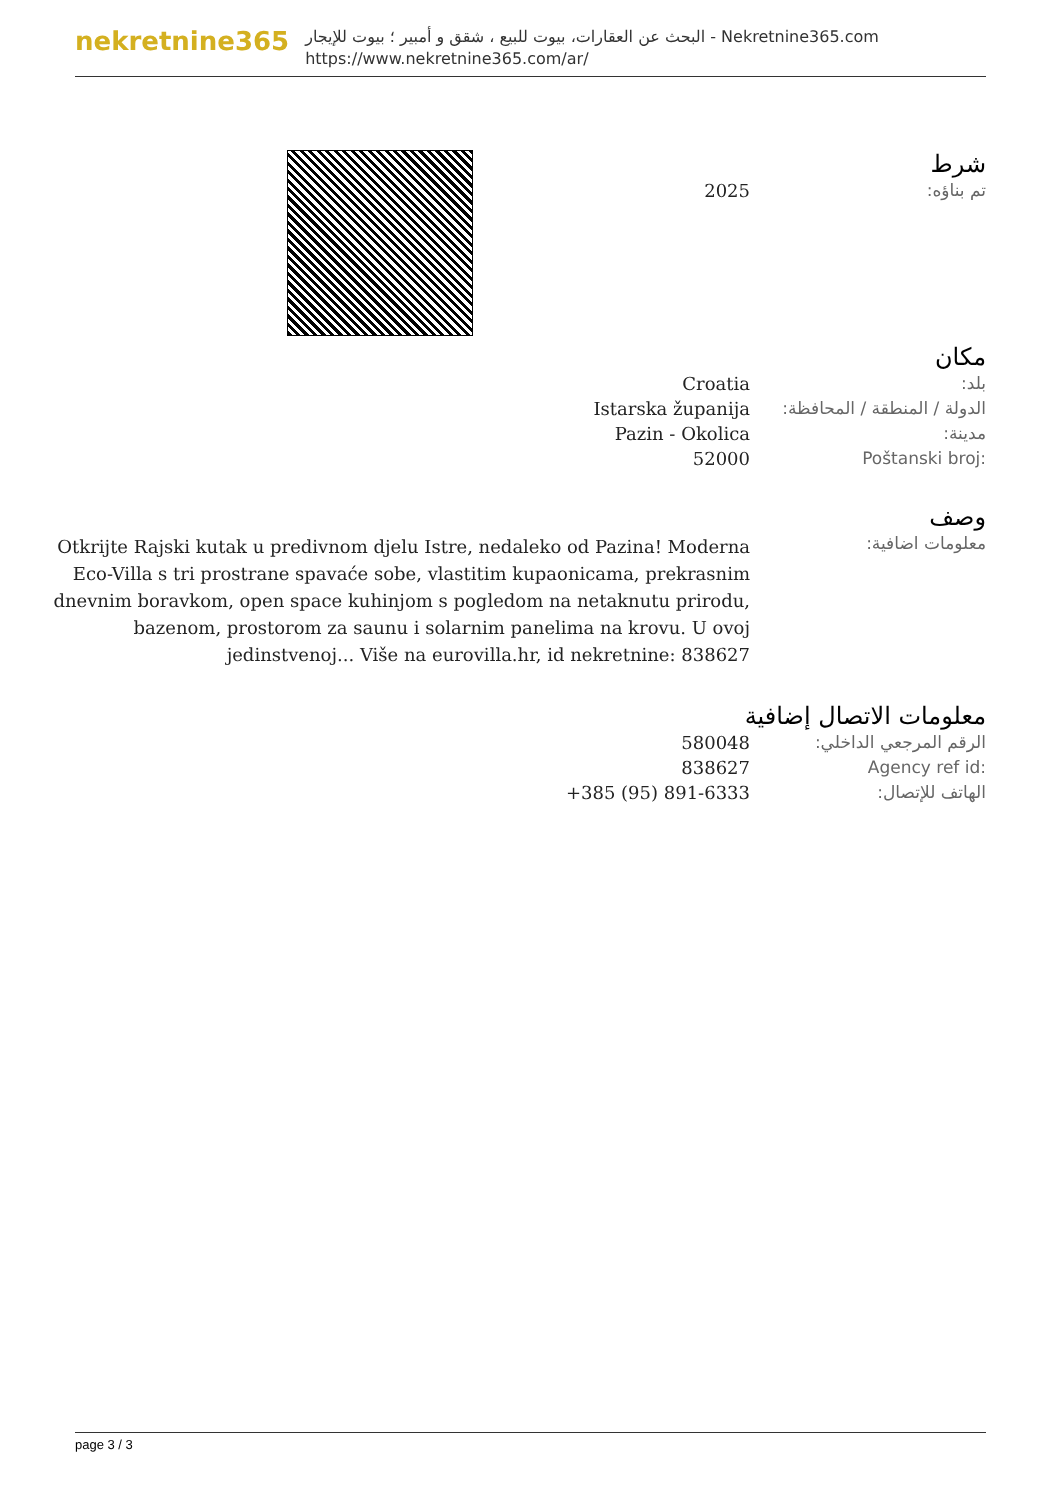nekretnine365
البحث عن العقارات، بيوت للبيع ، شقق و أمبير ؛ بيوت للإيجار - Nekretnine365.com
https://www.nekretnine365.com/ar/
شرط
| 2025 | تم بناؤه: |
مكان
| Croatia | بلد: |
| Istarska županija | الدولة / المنطقة / المحافظة: |
| Pazin - Okolica | مدينة: |
| 52000 | Poštanski broj: |
وصف
| Otkrijte Rajski kutak u predivnom djelu Istre, nedaleko od Pazina! Moderna Eco-Villa s tri prostrane spavaće sobe, vlastitim kupaonicama, prekrasnim dnevnim boravkom, open space kuhinjom s pogledom na netaknutu prirodu, bazenom, prostorom za saunu i solarnim panelima na krovu. U ovoj jedinstvenoj... Više na eurovilla.hr, id nekretnine: 838627 | معلومات اضافية: |
معلومات الاتصال إضافية
| 580048 | الرقم المرجعي الداخلي: |
| 838627 | Agency ref id: |
| +385 (95) 891-6333 | الهاتف للإتصال: |
page 3 / 3